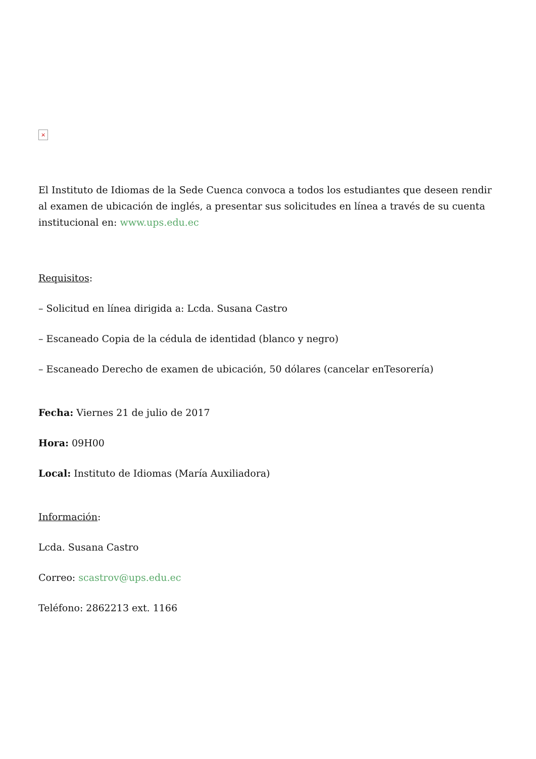×
El Instituto de Idiomas de la Sede Cuenca convoca a todos los estudiantes que deseen rendir al examen de ubicación de inglés, a presentar sus solicitudes en línea a través de su cuenta institucional en: www.ups.edu.ec
Requisitos:
– Solicitud en línea dirigida a: Lcda. Susana Castro
– Escaneado Copia de la cédula de identidad (blanco y negro)
– Escaneado Derecho de examen de ubicación, 50 dólares (cancelar enTesorería)
Fecha: Viernes 21 de julio de 2017
Hora: 09H00
Local: Instituto de Idiomas (María Auxiliadora)
Información:
Lcda. Susana Castro
Correo: scastrov@ups.edu.ec
Teléfono: 2862213 ext. 1166